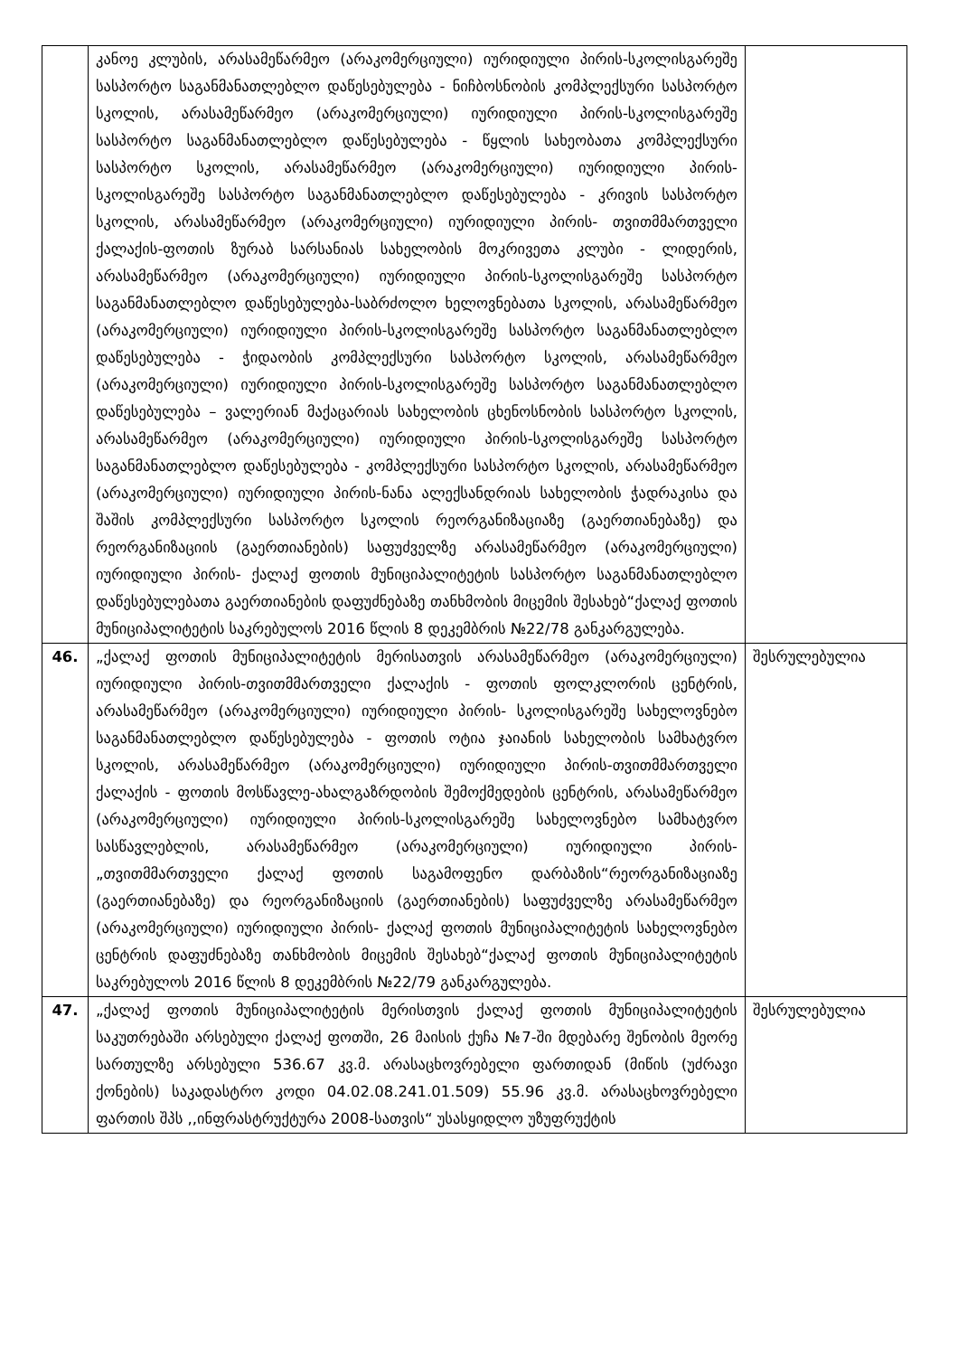| | კანოე კლუბის, არასამეწარმეო (არაკომერციული) იურიდიული პირის-სკოლისგარეშე სასპორტო საგანმანათლებლო დაწესებულება - ნიჩბოსნობის კომპლექსური სასპორტო სკოლის, არასამეწარმეო (არაკომერციული) იურიდიული პირის-სკოლისგარეშე სასპორტო საგანმანათლებლო დაწესებულება - წყლის სახეობათა კომპლექსური სასპორტო სკოლის, არასამეწარმეო (არაკომერციული) იურიდიული პირის-სკოლისგარეშე სასპორტო საგანმანათლებლო დაწესებულება - კრივის სასპორტო სკოლის, არასამეწარმეო (არაკომერციული) იურიდიული პირის- თვითმმართველი ქალაქის-ფოთის ზურაბ სარსანიას სახელობის მოკრივეთა კლუბი - ლიდერის, არასამეწარმეო (არაკომერციული) იურიდიული პირის-სკოლისგარეშე სასპორტო საგანმანათლებლო დაწესებულება-საბრძოლო ხელოვნებათა სკოლის, არასამეწარმეო (არაკომერციული) იურიდიული პირის-სკოლისგარეშე სასპორტო საგანმანათლებლო დაწესებულება - ჭიდაობის კომპლექსური სასპორტო სკოლის, არასამეწარმეო (არაკომერციული) იურიდიული პირის-სკოლისგარეშე სასპორტო საგანმანათლებლო დაწესებულება – ვალერიან მაქაცარიას სახელობის ცხენოსნობის სასპორტო სკოლის, არასამეწარმეო (არაკომერციული) იურიდიული პირის-სკოლისგარეშე სასპორტო საგანმანათლებლო დაწესებულება - კომპლექსური სასპორტო სკოლის, არასამეწარმეო (არაკომერციული) იურიდიული პირის-ნანა ალექსანდრიას სახელობის ჭადრაკისა და შაშის კომპლექსური სასპორტო სკოლის რეორგანიზაციაზე (გაერთიანებაზე) და რეორგანიზაციის (გაერთიანების) საფუძველზე არასამეწარმეო (არაკომერციული) იურიდიული პირის- ქალაქ ფოთის მუნიციპალიტეტის სასპორტო საგანმანათლებლო დაწესებულებათა გაერთიანების დაფუძნებაზე თანხმობის მიცემის შესახებ“ქალაქ ფოთის მუნიციპალიტეტის საკრებულოს 2016 წლის 8 დეკემბრის №22/78 განკარგულება. | |
| 46. | „ქალაქ ფოთის მუნიციპალიტეტის მერისათვის არასამეწარმეო (არაკომერციული) იურიდიული პირის-თვითმმართველი ქალაქის - ფოთის ფოლკლორის ცენტრის, არასამეწარმეო (არაკომერციული) იურიდიული პირის- სკოლისგარეშე სახელოვნებო საგანმანათლებლო დაწესებულება - ფოთის ოტია ჯაიანის სახელობის სამხატვრო სკოლის, არასამეწარმეო (არაკომერციული) იურიდიული პირის-თვითმმართველი ქალაქის - ფოთის მოსწავლე-ახალგაზრდობის შემოქმედების ცენტრის, არასამეწარმეო (არაკომერციული) იურიდიული პირის-სკოლისგარეშე სახელოვნებო სამხატვრო სასწავლებლის, არასამეწარმეო (არაკომერციული) იურიდიული პირის-„თვითმმართველი ქალაქ ფოთის საგამოფენო დარბაზის“რეორგანიზაციაზე (გაერთიანებაზე) და რეორგანიზაციის (გაერთიანების) საფუძველზე არასამეწარმეო (არაკომერციული) იურიდიული პირის- ქალაქ ფოთის მუნიციპალიტეტის სახელოვნებო ცენტრის დაფუძნებაზე თანხმობის მიცემის შესახებ“ქალაქ ფოთის მუნიციპალიტეტის საკრებულოს 2016 წლის 8 დეკემბრის №22/79 განკარგულება. | შესრულებულია |
| 47. | „ქალაქ ფოთის მუნიციპალიტეტის მერისთვის ქალაქ ფოთის მუნიციპალიტეტის საკუთრებაში არსებული ქალაქ ფოთში, 26 მაისის ქუჩა №7-ში მდებარე შენობის მეორე სართულზე არსებული 536.67 კვ.მ. არასაცხოვრებელი ფართიდან (მიწის (უძრავი ქონების) საკადასტრო კოდი 04.02.08.241.01.509) 55.96 კვ.მ. არასაცხოვრებელი ფართის შპს ,,ინფრასტრუქტურა 2008-სათვის“ უსასყიდლო უზუფრუქტის | შესრულებულია |